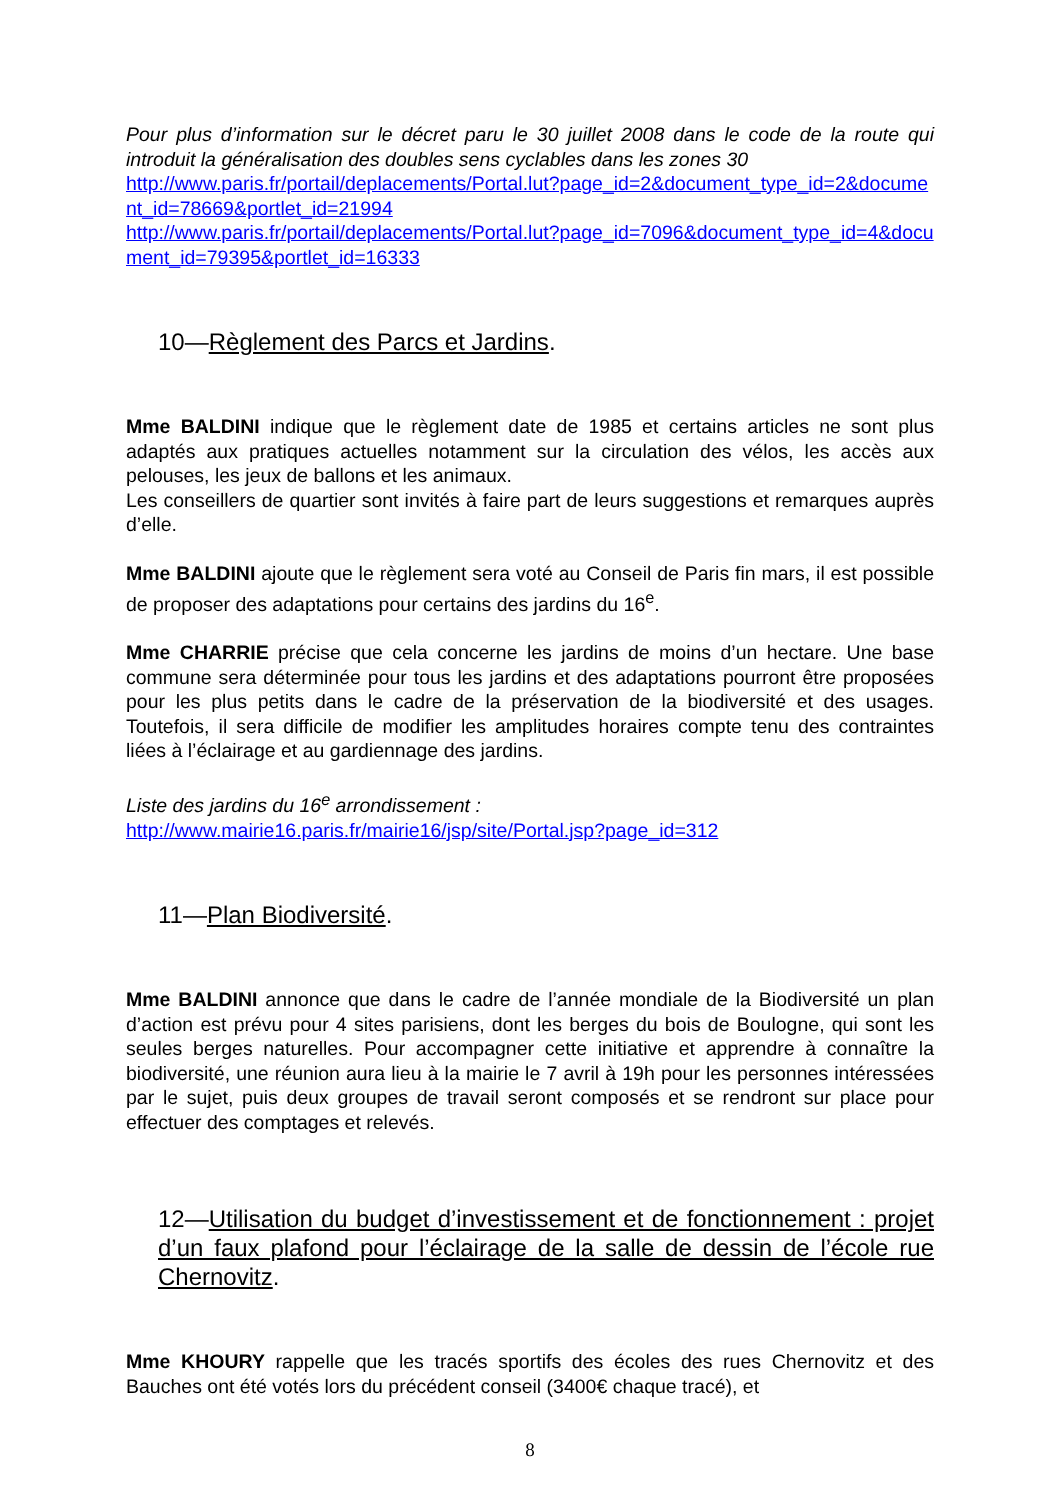Pour plus d’information sur le décret paru le 30 juillet 2008 dans le code de la route qui introduit la généralisation des doubles sens cyclables dans les zones 30
http://www.paris.fr/portail/deplacements/Portal.lut?page_id=2&document_type_id=2&document_id=78669&portlet_id=21994
http://www.paris.fr/portail/deplacements/Portal.lut?page_id=7096&document_type_id=4&document_id=79395&portlet_id=16333
10—Règlement des Parcs et Jardins.
Mme BALDINI indique que le règlement date de 1985 et certains articles ne sont plus adaptés aux pratiques actuelles notamment sur la circulation des vélos, les accès aux pelouses, les jeux de ballons et les animaux.
Les conseillers de quartier sont invités à faire part de leurs suggestions et remarques auprès d’elle.
Mme BALDINI ajoute que le règlement sera voté au Conseil de Paris fin mars, il est possible de proposer des adaptations pour certains des jardins du 16<sup>e</sup>.
Mme CHARRIE précise que cela concerne les jardins de moins d’un hectare. Une base commune sera déterminée pour tous les jardins et des adaptations pourront être proposées pour les plus petits dans le cadre de la préservation de la biodiversité et des usages. Toutefois, il sera difficile de modifier les amplitudes horaires compte tenu des contraintes liées à l’éclairage et au gardiennage des jardins.
Liste des jardins du 16<sup>e</sup> arrondissement :
http://www.mairie16.paris.fr/mairie16/jsp/site/Portal.jsp?page_id=312
11—Plan Biodiversité.
Mme BALDINI annonce que dans le cadre de l’année mondiale de la Biodiversité un plan d’action est prévu pour 4 sites parisiens, dont les berges du bois de Boulogne, qui sont les seules berges naturelles. Pour accompagner cette initiative et apprendre à connaître la biodiversité, une réunion aura lieu à la mairie le 7 avril à 19h pour les personnes intéressées par le sujet, puis deux groupes de travail seront composés et se rendront sur place pour effectuer des comptages et relevés.
12—Utilisation du budget d’investissement et de fonctionnement : projet d’un faux plafond pour l’éclairage de la salle de dessin de l’école rue Chernovitz.
Mme KHOURY rappelle que les tracés sportifs des écoles des rues Chernovitz et des Bauches ont été votés lors du précédent conseil (3400€ chaque tracé), et
8